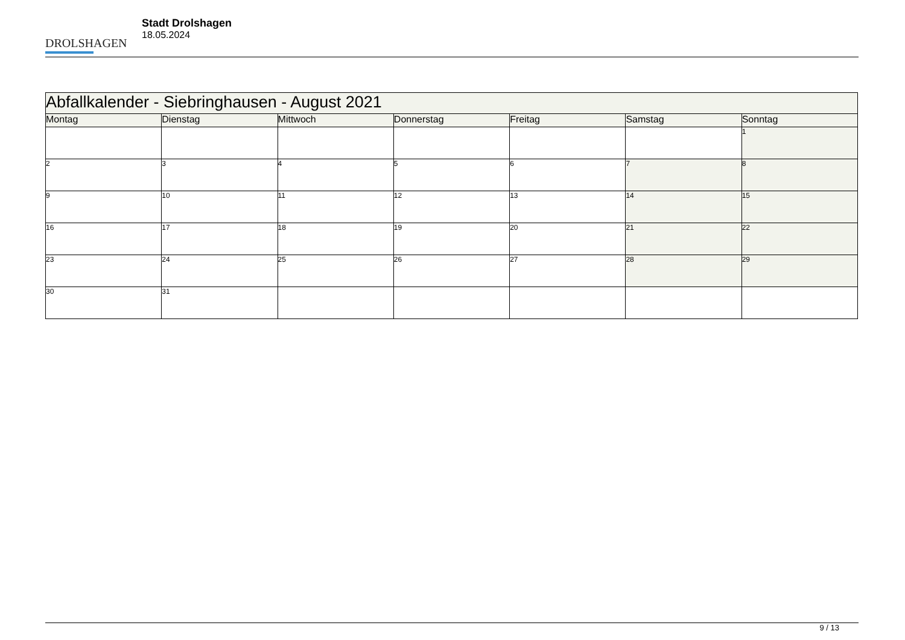DROLSHAGEN
Stadt Drolshagen
18.05.2024
| Abfallkalender - Siebringhausen - August 2021 | | | | | | |
| --- | --- | --- | --- | --- | --- | --- |
| Montag | Dienstag | Mittwoch | Donnerstag | Freitag | Samstag | Sonntag |
| | | | | | | 1 |
| 2 | 3 | 4 | 5 | 6 | 7 | 8 |
| 9 | 10 | 11 | 12 | 13 | 14 | 15 |
| 16 | 17 | 18 | 19 | 20 | 21 | 22 |
| 23 | 24 | 25 | 26 | 27 | 28 | 29 |
| 30 | 31 | | | | | |
9 / 13